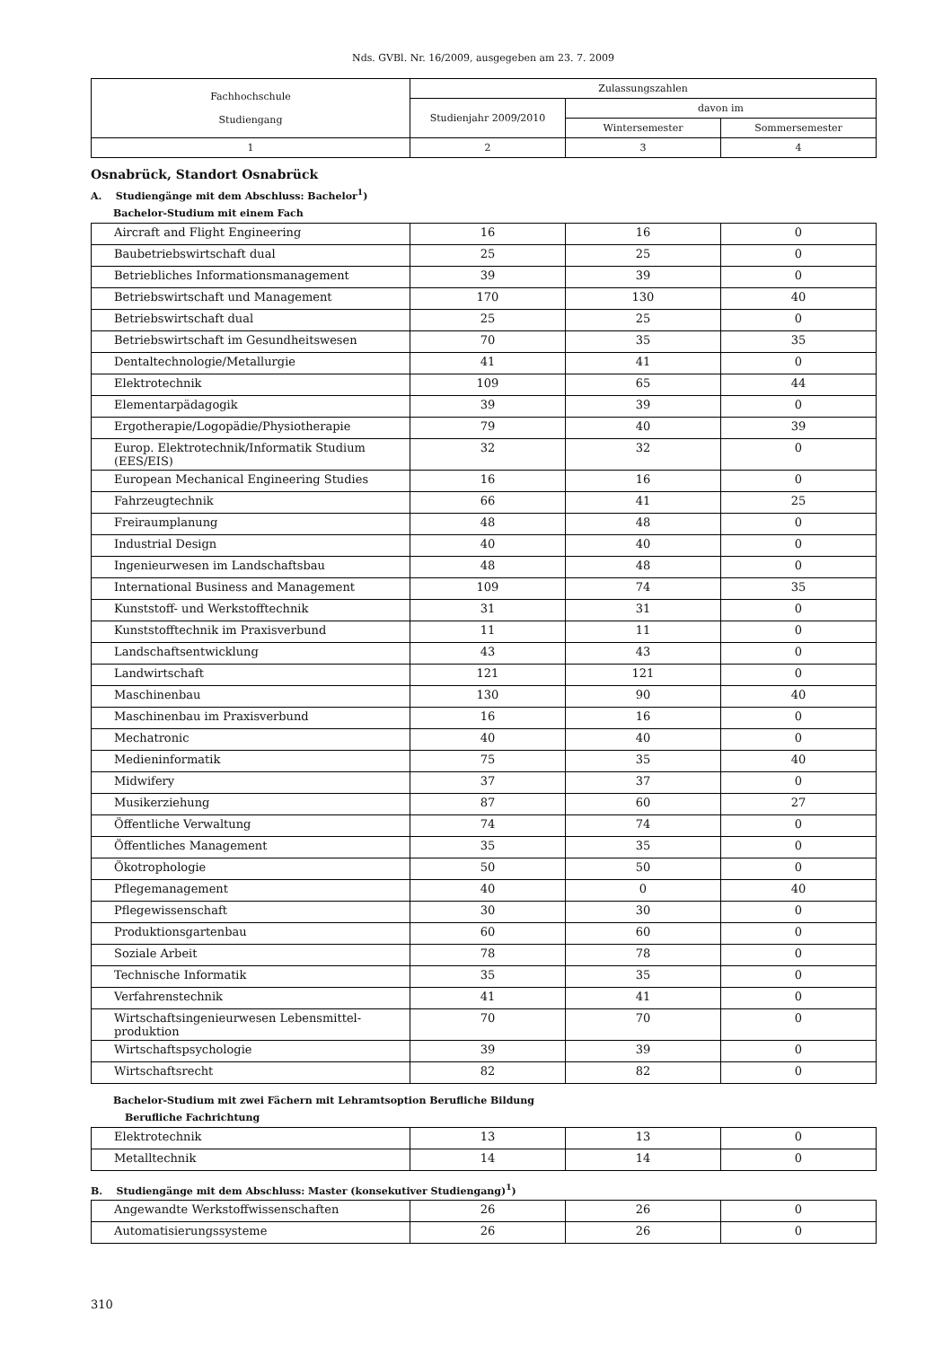Nds. GVBl. Nr. 16/2009, ausgegeben am 23. 7. 2009
| Fachhochschule Studiengang | Zulassungszahlen | | |
| --- | --- | --- | --- |
| | Studienjahr 2009/2010 | davon im | |
| | | Wintersemester | Sommersemester |
| 1 | 2 | 3 | 4 |
Osnabrück, Standort Osnabrück
A. Studiengänge mit dem Abschluss: Bachelor<sup>1</sup>)
Bachelor-Studium mit einem Fach
| Aircraft and Flight Engineering | 16 | 16 | 0 |
| Baubetriebswirtschaft dual | 25 | 25 | 0 |
| Betriebliches Informationsmanagement | 39 | 39 | 0 |
| Betriebswirtschaft und Management | 170 | 130 | 40 |
| Betriebswirtschaft dual | 25 | 25 | 0 |
| Betriebswirtschaft im Gesundheitswesen | 70 | 35 | 35 |
| Dentaltechnologie/Metallurgie | 41 | 41 | 0 |
| Elektrotechnik | 109 | 65 | 44 |
| Elementarpädagogik | 39 | 39 | 0 |
| Ergotherapie/Logopädie/Physiotherapie | 79 | 40 | 39 |
| Europ. Elektrotechnik/Informatik Studium (EES/EIS) | 32 | 32 | 0 |
| European Mechanical Engineering Studies | 16 | 16 | 0 |
| Fahrzeugtechnik | 66 | 41 | 25 |
| Freiraumplanung | 48 | 48 | 0 |
| Industrial Design | 40 | 40 | 0 |
| Ingenieurwesen im Landschaftsbau | 48 | 48 | 0 |
| International Business and Management | 109 | 74 | 35 |
| Kunststoff- und Werkstofftechnik | 31 | 31 | 0 |
| Kunststofftechnik im Praxisverbund | 11 | 11 | 0 |
| Landschaftsentwicklung | 43 | 43 | 0 |
| Landwirtschaft | 121 | 121 | 0 |
| Maschinenbau | 130 | 90 | 40 |
| Maschinenbau im Praxisverbund | 16 | 16 | 0 |
| Mechatronic | 40 | 40 | 0 |
| Medieninformatik | 75 | 35 | 40 |
| Midwifery | 37 | 37 | 0 |
| Musikerziehung | 87 | 60 | 27 |
| Öffentliche Verwaltung | 74 | 74 | 0 |
| Öffentliches Management | 35 | 35 | 0 |
| Ökotrophologie | 50 | 50 | 0 |
| Pflegemanagement | 40 | 0 | 40 |
| Pflegewissenschaft | 30 | 30 | 0 |
| Produktionsgartenbau | 60 | 60 | 0 |
| Soziale Arbeit | 78 | 78 | 0 |
| Technische Informatik | 35 | 35 | 0 |
| Verfahrenstechnik | 41 | 41 | 0 |
| Wirtschaftsingenieurwesen Lebensmittel-produktion | 70 | 70 | 0 |
| Wirtschaftspsychologie | 39 | 39 | 0 |
| Wirtschaftsrecht | 82 | 82 | 0 |
Bachelor-Studium mit zwei Fächern mit Lehramtsoption Berufliche Bildung
Berufliche Fachrichtung
| Elektrotechnik | 13 | 13 | 0 |
| Metalltechnik | 14 | 14 | 0 |
B. Studiengänge mit dem Abschluss: Master (konsekutiver Studiengang)<sup>1</sup>)
| Angewandte Werkstoffwissenschaften | 26 | 26 | 0 |
| Automatisierungssysteme | 26 | 26 | 0 |
310